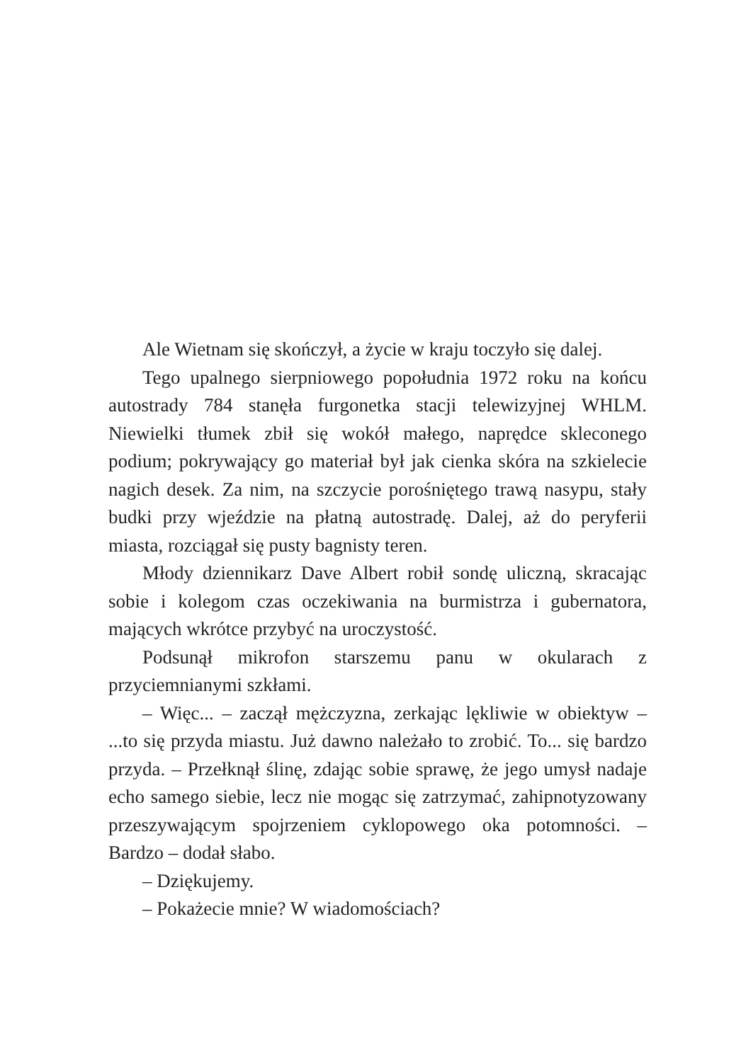Ale Wietnam się skończył, a życie w kraju toczyło się dalej.
Tego upalnego sierpniowego popołudnia 1972 roku na końcu autostrady 784 stanęła furgonetka stacji telewizyjnej WHLM. Niewielki tłumek zbił się wokół małego, naprędce skleconego podium; pokrywający go materiał był jak cienka skóra na szkielecie nagich desek. Za nim, na szczycie porośniętego trawą nasypu, stały budki przy wjeździe na płatną autostradę. Dalej, aż do peryferii miasta, rozciągał się pusty bagnisty teren.
Młody dziennikarz Dave Albert robił sondę uliczną, skracając sobie i kolegom czas oczekiwania na burmistrza i gubernatora, mających wkrótce przybyć na uroczystość.
Podsunął mikrofon starszemu panu w okularach z przyciemnianymi szkłami.
– Więc... – zaczął mężczyzna, zerkając lękliwie w obiektyw – ...to się przyda miastu. Już dawno należało to zrobić. To... się bardzo przyda. – Przełknął ślinę, zdając sobie sprawę, że jego umysł nadaje echo samego siebie, lecz nie mogąc się zatrzymać, zahipnotyzowany przeszywającym spojrzeniem cyklopowego oka potomności. – Bardzo – dodał słabo.
– Dziękujemy.
– Pokażecie mnie? W wiadomościach?